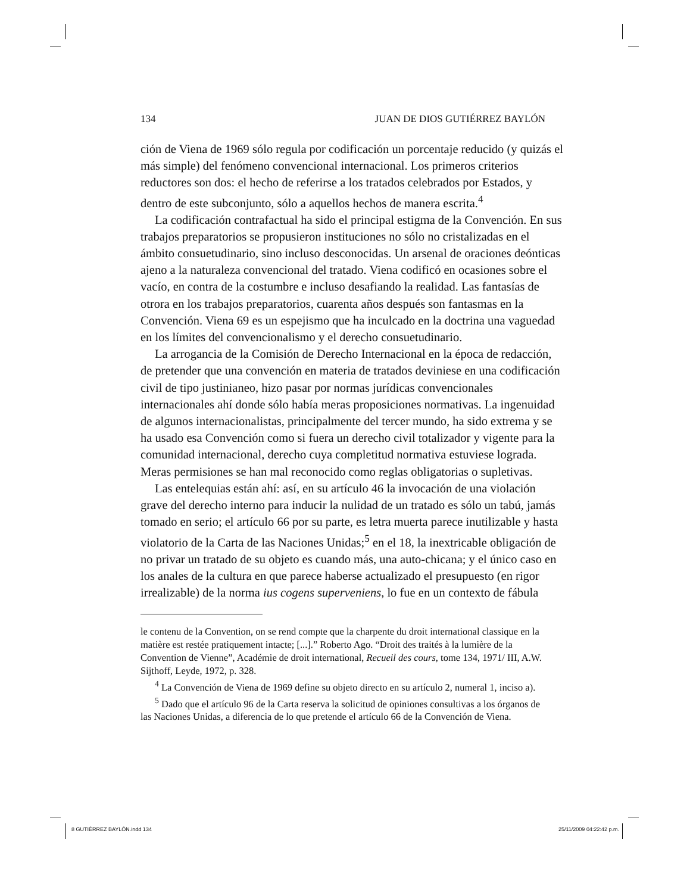134 JUAN DE DIOS GUTIÉRREZ BAYLÓN
ción de Viena de 1969 sólo regula por codificación un porcentaje reducido (y quizás el más simple) del fenómeno convencional internacional. Los primeros criterios reductores son dos: el hecho de referirse a los tratados celebrados por Estados, y dentro de este subconjunto, sólo a aquellos hechos de manera escrita.<sup>4</sup>
La codificación contrafactual ha sido el principal estigma de la Convención. En sus trabajos preparatorios se propusieron instituciones no sólo no cristalizadas en el ámbito consuetudinario, sino incluso desconocidas. Un arsenal de oraciones deónticas ajeno a la naturaleza convencional del tratado. Viena codificó en ocasiones sobre el vacío, en contra de la costumbre e incluso desafiando la realidad. Las fantasías de otrora en los trabajos preparatorios, cuarenta años después son fantasmas en la Convención. Viena 69 es un espejismo que ha inculcado en la doctrina una vaguedad en los límites del convencionalismo y el derecho consuetudinario.
La arrogancia de la Comisión de Derecho Internacional en la época de redacción, de pretender que una convención en materia de tratados deviniese en una codificación civil de tipo justinianeo, hizo pasar por normas jurídicas convencionales internacionales ahí donde sólo había meras proposiciones normativas. La ingenuidad de algunos internacionalistas, principalmente del tercer mundo, ha sido extrema y se ha usado esa Convención como si fuera un derecho civil totalizador y vigente para la comunidad internacional, derecho cuya completitud normativa estuviese lograda. Meras permisiones se han mal reconocido como reglas obligatorias o supletivas.
Las entelequias están ahí: así, en su artículo 46 la invocación de una violación grave del derecho interno para inducir la nulidad de un tratado es sólo un tabú, jamás tomado en serio; el artículo 66 por su parte, es letra muerta parece inutilizable y hasta violatorio de la Carta de las Naciones Unidas;<sup>5</sup> en el 18, la inextricable obligación de no privar un tratado de su objeto es cuando más, una auto-chicana; y el único caso en los anales de la cultura en que parece haberse actualizado el presupuesto (en rigor irrealizable) de la norma ius cogens superveniens, lo fue en un contexto de fábula
le contenu de la Convention, on se rend compte que la charpente du droit international classique en la matière est restée pratiquement intacte; [...].” Roberto Ago. “Droit des traités à la lumière de la Convention de Vienne”, Académie de droit international, Recueil des cours, tome 134, 1971/ III, A.W. Sijthoff, Leyde, 1972, p. 328.
<sup>4</sup> La Convención de Viena de 1969 define su objeto directo en su artículo 2, numeral 1, inciso a).
<sup>5</sup> Dado que el artículo 96 de la Carta reserva la solicitud de opiniones consultivas a los órganos de las Naciones Unidas, a diferencia de lo que pretende el artículo 66 de la Convención de Viena.
8 GUTIÉRREZ BAYLÓN.indd 134 25/11/2009 04:22:42 p.m.